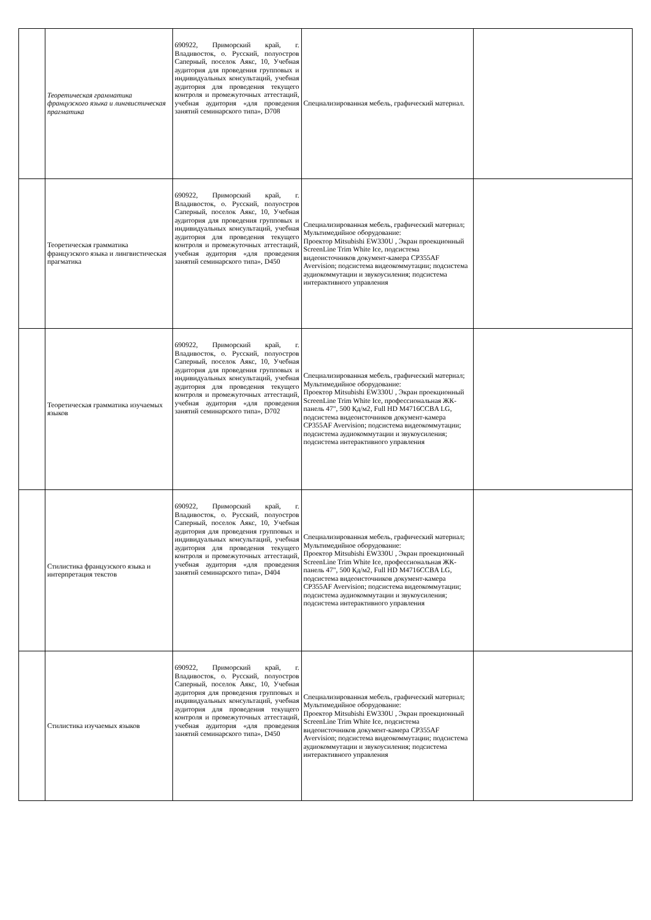| | Теоретическая грамматика французского языка и лингвистическая прагматика | 690922, Приморский край, г. Владивосток, о. Русский, полуостров Саперный, поселок Аякс, 10, Учебная аудитория для проведения групповых и индивидуальных консультаций, учебная аудитория для проведения текущего контроля и промежуточных аттестаций, учебная аудитория «для проведения занятий семинарского типа», D708 | Специализированная мебель, графический материал. | |
| | Теоретическая грамматика французского языка и лингвистическая прагматика | 690922, Приморский край, г. Владивосток, о. Русский, полуостров Саперный, поселок Аякс, 10, Учебная аудитория для проведения групповых и индивидуальных консультаций, учебная аудитория для проведения текущего контроля и промежуточных аттестаций, учебная аудитория «для проведения занятий семинарского типа», D450 | Специализированная мебель, графический материал; Мультимедийное оборудование: Проектор Mitsubishi EW330U , Экран проекционный ScreenLine Trim White Ice, подсистема видеоисточников документ-камера CP355AF Avervision; подсистема видеокоммутации; подсистема аудиокоммутации и звукоусиления; подсистема интерактивного управления | |
| | Теоретическая грамматика изучаемых языков | 690922, Приморский край, г. Владивосток, о. Русский, полуостров Саперный, поселок Аякс, 10, Учебная аудитория для проведения групповых и индивидуальных консультаций, учебная аудитория для проведения текущего контроля и промежуточных аттестаций, учебная аудитория «для проведения занятий семинарского типа», D702 | Специализированная мебель, графический материал; Мультимедийное оборудование: Проектор Mitsubishi EW330U , Экран проекционный ScreenLine Trim White Ice, профессиональная ЖК-панель 47", 500 Кд/м2, Full HD M4716CCBA LG, подсистема видеоисточников документ-камера CP355AF Avervision; подсистема видеокоммутации; подсистема аудиокоммутации и звукоусиления; подсистема интерактивного управления | |
| | Стилистика французского языка и интерпретация текстов | 690922, Приморский край, г. Владивосток, о. Русский, полуостров Саперный, поселок Аякс, 10, Учебная аудитория для проведения групповых и индивидуальных консультаций, учебная аудитория для проведения текущего контроля и промежуточных аттестаций, учебная аудитория «для проведения занятий семинарского типа», D404 | Специализированная мебель, графический материал; Мультимедийное оборудование: Проектор Mitsubishi EW330U , Экран проекционный ScreenLine Trim White Ice, профессиональная ЖК-панель 47", 500 Кд/м2, Full HD M4716CCBA LG, подсистема видеоисточников документ-камера CP355AF Avervision; подсистема видеокоммутации; подсистема аудиокоммутации и звукоусиления; подсистема интерактивного управления | |
| | Стилистика изучаемых языков | 690922, Приморский край, г. Владивосток, о. Русский, полуостров Саперный, поселок Аякс, 10, Учебная аудитория для проведения групповых и индивидуальных консультаций, учебная аудитория для проведения текущего контроля и промежуточных аттестаций, учебная аудитория «для проведения занятий семинарского типа», D450 | Специализированная мебель, графический материал; Мультимедийное оборудование: Проектор Mitsubishi EW330U , Экран проекционный ScreenLine Trim White Ice, подсистема видеоисточников документ-камера CP355AF Avervision; подсистема видеокоммутации; подсистема аудиокоммутации и звукоусиления; подсистема интерактивного управления | |